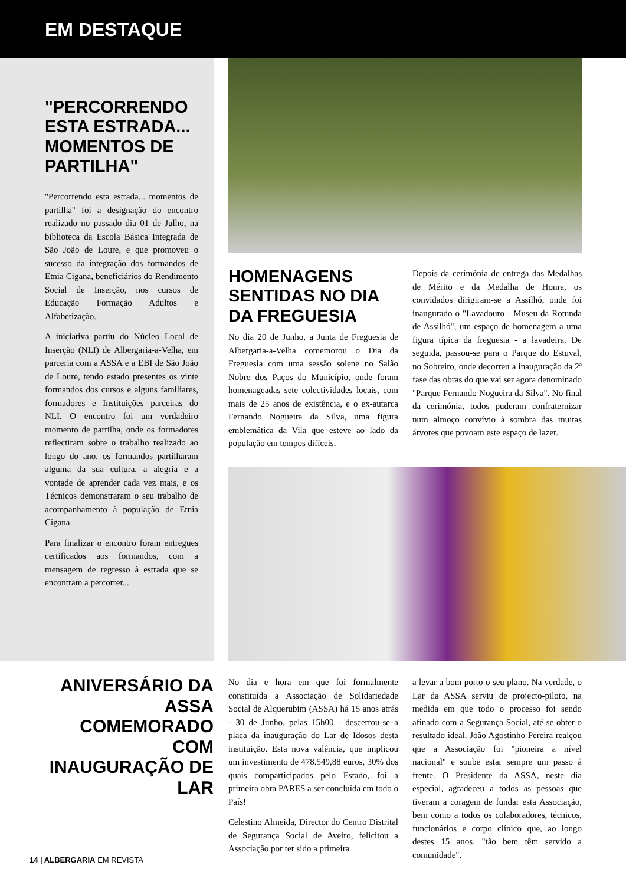EM DESTAQUE
"PERCORRENDO ESTA ESTRADA... MOMENTOS DE PARTILHA"
"Percorrendo esta estrada... momentos de partilha" foi a designação do encontro realizado no passado dia 01 de Julho, na biblioteca da Escola Básica Integrada de São João de Loure, e que promoveu o sucesso da integração dos formandos de Etnia Cigana, beneficiários do Rendimento Social de Inserção, nos cursos de Educação Formação Adultos e Alfabetização.
A iniciativa partiu do Núcleo Local de Inserção (NLI) de Albergaria-a-Velha, em parceria com a ASSA e a EBI de São João de Loure, tendo estado presentes os vinte formandos dos cursos e alguns familiares, formadores e Instituições parceiras do NLI. O encontro foi um verdadeiro momento de partilha, onde os formadores reflectiram sobre o trabalho realizado ao longo do ano, os formandos partilharam alguma da sua cultura, a alegria e a vontade de aprender cada vez mais, e os Técnicos demonstraram o seu trabalho de acompanhamento à população de Etnia Cigana.
Para finalizar o encontro foram entregues certificados aos formandos, com a mensagem de regresso à estrada que se encontram a percorrer...
HOMENAGENS SENTIDAS NO DIA DA FREGUESIA
No dia 20 de Junho, a Junta de Freguesia de Albergaria-a-Velha comemorou o Dia da Freguesia com uma sessão solene no Salão Nobre dos Paços do Município, onde foram homenageadas sete colectividades locais, com mais de 25 anos de existência, e o ex-autarca Fernando Nogueira da Silva, uma figura emblemática da Vila que esteve ao lado da população em tempos difíceis.
Depois da cerimónia de entrega das Medalhas de Mérito e da Medalha de Honra, os convidados dirigiram-se a Assilhó, onde foi inaugurado o "Lavadouro - Museu da Rotunda de Assilhó", um espaço de homenagem a uma figura típica da freguesia - a lavadeira. De seguida, passou-se para o Parque do Estuval, no Sobreiro, onde decorreu a inauguração da 2ª fase das obras do que vai ser agora denominado "Parque Fernando Nogueira da Silva". No final da cerimónia, todos puderam confraternizar num almoço convívio à sombra das muitas árvores que povoam este espaço de lazer.
ANIVERSÁRIO DA ASSA COMEMORADO COM INAUGURAÇÃO DE LAR
No dia e hora em que foi formalmente constituída a Associação de Solidariedade Social de Alquerubim (ASSA) há 15 anos atrás - 30 de Junho, pelas 15h00 - descerrou-se a placa da inauguração do Lar de Idosos desta instituição. Esta nova valência, que implicou um investimento de 478.549,88 euros, 30% dos quais comparticipados pelo Estado, foi a primeira obra PARES a ser concluída em todo o País!
Celestino Almeida, Director do Centro Distrital de Segurança Social de Aveiro, felicitou a Associação por ter sido a primeira
a levar a bom porto o seu plano. Na verdade, o Lar da ASSA serviu de projecto-piloto, na medida em que todo o processo foi sendo afinado com a Segurança Social, até se obter o resultado ideal. João Agostinho Pereira realçou que a Associação foi "pioneira a nível nacional" e soube estar sempre um passo à frente. O Presidente da ASSA, neste dia especial, agradeceu a todos as pessoas que tiveram a coragem de fundar esta Associação, bem como a todos os colaboradores, técnicos, funcionários e corpo clínico que, ao longo destes 15 anos, "tão bem têm servido a comunidade".
14 | ALBERGARIA EM REVISTA